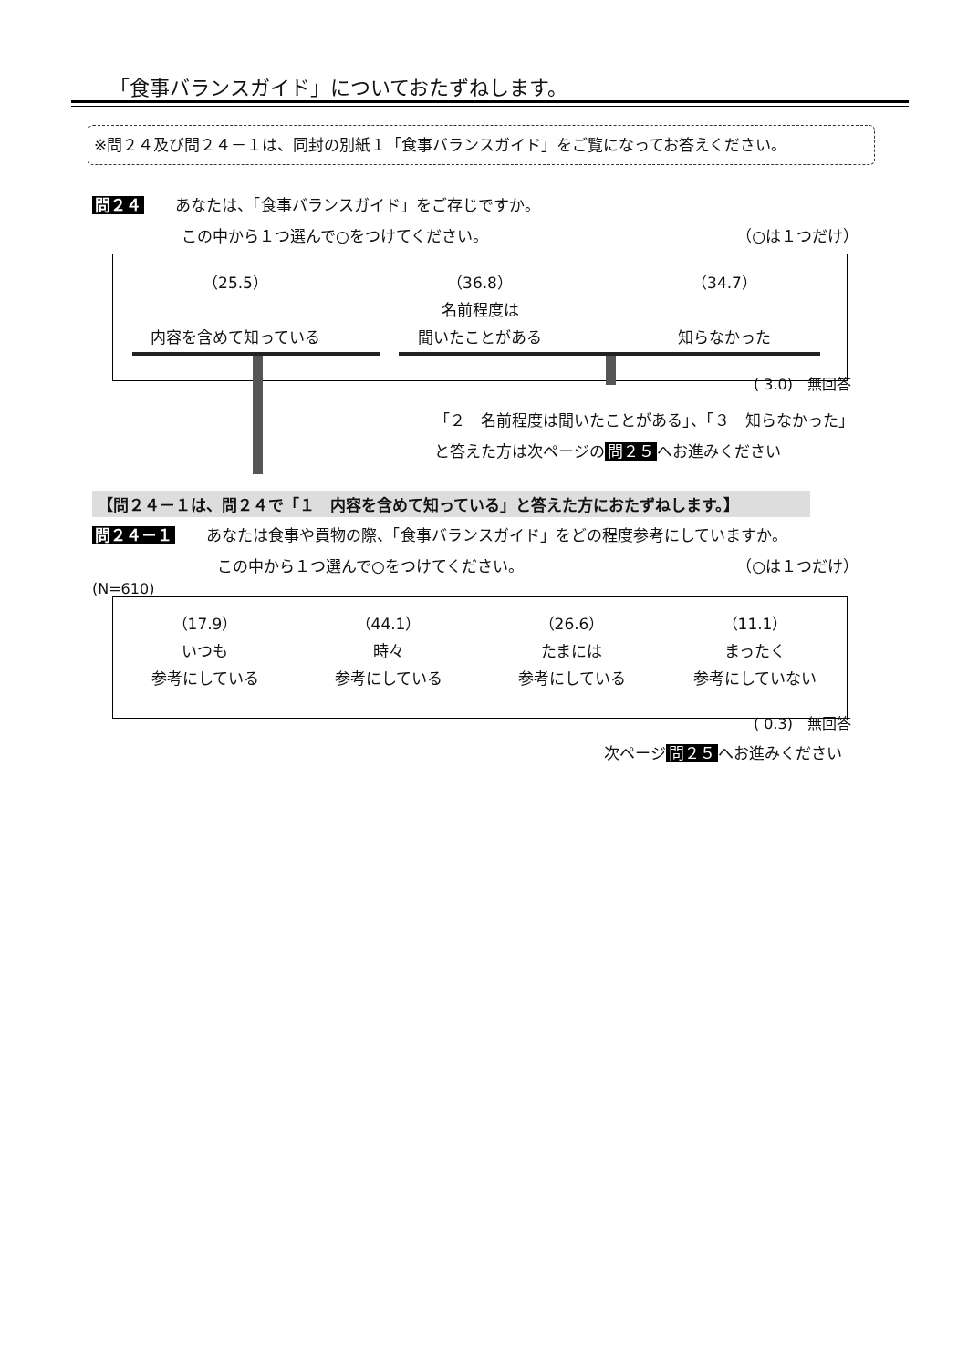「食事バランスガイド」についておたずねします。
※問２４及び問２４－１は、同封の別紙１「食事バランスガイド」をご覧になってお答えください。
問２４　　あなたは、「食事バランスガイド」をご存じですか。
この中から１つ選んで○をつけてください。 （○は１つだけ）
（25.5）
内容を含めて知っている
（36.8）
名前程度は
聞いたことがある
（34.7）
知らなかった
( 3.0)　無回答
「２　名前程度は聞いたことがある」、「３　知らなかった」
と答えた方は次ページの 問２５ へお進みください
【問２４－１は、問２４で「１　内容を含めて知っている」と答えた方におたずねします。】
問２４－１　　あなたは食事や買物の際、「食事バランスガイド」をどの程度参考にしていますか。
この中から１つ選んで○をつけてください。 （○は１つだけ）
(N=610)
（17.9）
いつも
参考にしている
（44.1）
時々
参考にしている
（26.6）
たまには
参考にしている
（11.1）
まったく
参考にしていない
( 0.3)　無回答
次ページ 問２５ へお進みください